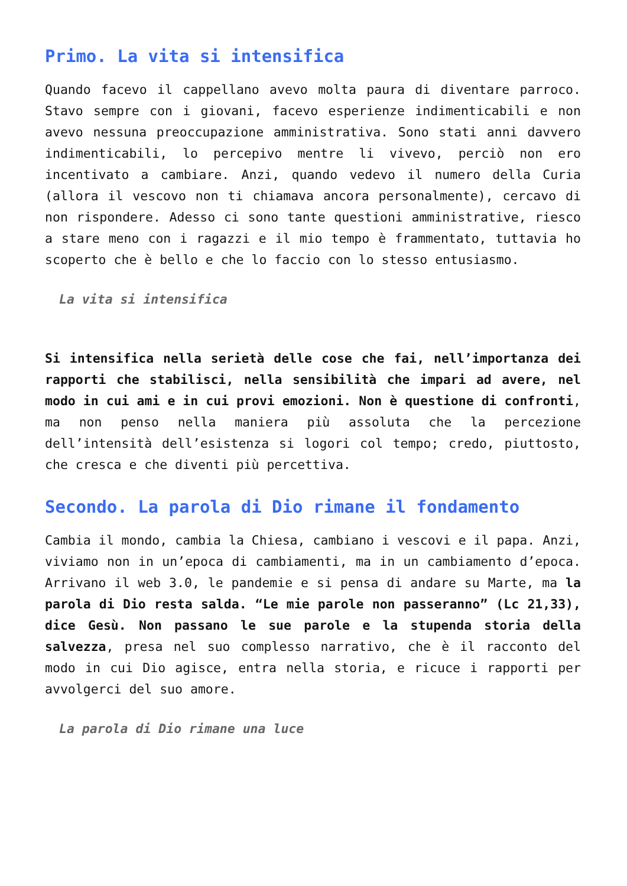Primo. La vita si intensifica
Quando facevo il cappellano avevo molta paura di diventare parroco. Stavo sempre con i giovani, facevo esperienze indimenticabili e non avevo nessuna preoccupazione amministrativa. Sono stati anni davvero indimenticabili, lo percepivo mentre li vivevo, perciò non ero incentivato a cambiare. Anzi, quando vedevo il numero della Curia (allora il vescovo non ti chiamava ancora personalmente), cercavo di non rispondere. Adesso ci sono tante questioni amministrative, riesco a stare meno con i ragazzi e il mio tempo è frammentato, tuttavia ho scoperto che è bello e che lo faccio con lo stesso entusiasmo.
La vita si intensifica
Si intensifica nella serietà delle cose che fai, nell’importanza dei rapporti che stabilisci, nella sensibilità che impari ad avere, nel modo in cui ami e in cui provi emozioni. Non è questione di confronti, ma non penso nella maniera più assoluta che la percezione dell’intensità dell’esistenza si logori col tempo; credo, piuttosto, che cresca e che diventi più percettiva.
Secondo. La parola di Dio rimane il fondamento
Cambia il mondo, cambia la Chiesa, cambiano i vescovi e il papa. Anzi, viviamo non in un’epoca di cambiamenti, ma in un cambiamento d’epoca. Arrivano il web 3.0, le pandemie e si pensa di andare su Marte, ma la parola di Dio resta salda. “Le mie parole non passeranno” (Lc 21,33), dice Gesù. Non passano le sue parole e la stupenda storia della salvezza, presa nel suo complesso narrativo, che è il racconto del modo in cui Dio agisce, entra nella storia, e ricuce i rapporti per avvolgerci del suo amore.
La parola di Dio rimane una luce